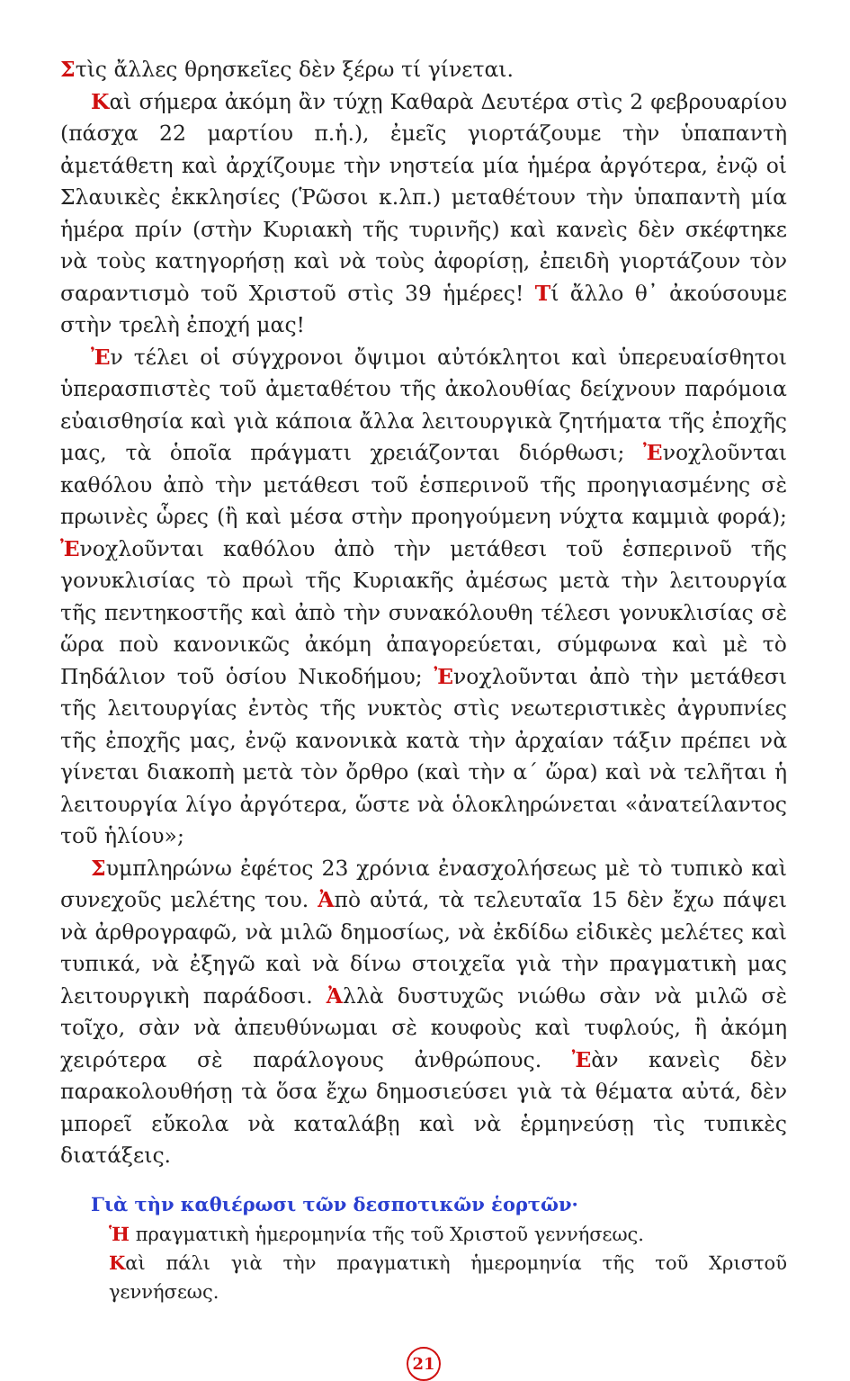Στὶς ἄλλες θρησκεῖες δὲν ξέρω τί γίνεται.
Καὶ σήμερα ἀκόμη ἂν τύχῃ Καθαρὰ Δευτέρα στὶς 2 φεβρουαρίου (πάσχα 22 μαρτίου π.ἡ.), ἐμεῖς γιορτάζουμε τὴν ὑπαπαντὴ ἀμετάθετη καὶ ἀρχίζουμε τὴν νηστεία μία ἡμέρα ἀργότερα, ἐνῷ οἱ Σλαυικὲς ἐκκλησίες (Ῥῶσοι κ.λπ.) μεταθέτουν τὴν ὑπαπαντὴ μία ἡμέρα πρίν (στὴν Κυριακὴ τῆς τυρινῆς) καὶ κανεὶς δὲν σκέφτηκε νὰ τοὺς κατηγορήσῃ καὶ νὰ τοὺς ἀφορίσῃ, ἐπειδὴ γιορτάζουν τὸν σαραντισμὸ τοῦ Χριστοῦ στὶς 39 ἡμέρες! Τί ἄλλο θ᾽ ἀκούσουμε στὴν τρελὴ ἐποχή μας!
Ἐν τέλει οἱ σύγχρονοι ὄψιμοι αὐτόκλητοι καὶ ὑπερευαίσθητοι ὑπερασπιστὲς τοῦ ἀμεταθέτου τῆς ἀκολουθίας δείχνουν παρόμοια εὐαισθησία καὶ γιὰ κάποια ἄλλα λειτουργικὰ ζητήματα τῆς ἐποχῆς μας, τὰ ὁποῖα πράγματι χρειάζονται διόρθωσι; Ἐνοχλοῦνται καθόλου ἀπὸ τὴν μετάθεσι τοῦ ἑσπερινοῦ τῆς προηγιασμένης σὲ πρωινὲς ὧρες (ἢ καὶ μέσα στὴν προηγούμενη νύχτα καμμιὰ φορά); Ἐνοχλοῦνται καθόλου ἀπὸ τὴν μετάθεσι τοῦ ἑσπερινοῦ τῆς γονυκλισίας τὸ πρωὶ τῆς Κυριακῆς ἀμέσως μετὰ τὴν λειτουργία τῆς πεντηκοστῆς καὶ ἀπὸ τὴν συνακόλουθη τέλεσι γονυκλισίας σὲ ὥρα ποὺ κανονικῶς ἀκόμη ἀπαγορεύεται, σύμφωνα καὶ μὲ τὸ Πηδάλιον τοῦ ὁσίου Νικοδήμου; Ἐνοχλοῦνται ἀπὸ τὴν μετάθεσι τῆς λειτουργίας ἐντὸς τῆς νυκτὸς στὶς νεωτεριστικὲς ἀγρυπνίες τῆς ἐποχῆς μας, ἐνῷ κανονικὰ κατὰ τὴν ἀρχαίαν τάξιν πρέπει νὰ γίνεται διακοπὴ μετὰ τὸν ὄρθρο (καὶ τὴν α΄ ὥρα) καὶ νὰ τελῆται ἡ λειτουργία λίγο ἀργότερα, ὥστε νὰ ὁλοκληρώνεται «ἀνατείλαντος τοῦ ἡλίου»;
Συμπληρώνω ἐφέτος 23 χρόνια ἐνασχολήσεως μὲ τὸ τυπικὸ καὶ συνεχοῦς μελέτης του. Ἀπὸ αὐτά, τὰ τελευταῖα 15 δὲν ἔχω πάψει νὰ ἀρθρογραφῶ, νὰ μιλῶ δημοσίως, νὰ ἐκδίδω εἰδικὲς μελέτες καὶ τυπικά, νὰ ἐξηγῶ καὶ νὰ δίνω στοιχεῖα γιὰ τὴν πραγματικὴ μας λειτουργικὴ παράδοσι. Ἀλλὰ δυστυχῶς νιώθω σὰν νὰ μιλῶ σὲ τοῖχο, σὰν νὰ ἀπευθύνωμαι σὲ κουφοὺς καὶ τυφλούς, ἢ ἀκόμη χειρότερα σὲ παράλογους ἀνθρώπους. Ἐὰν κανεὶς δὲν παρακολουθήσῃ τὰ ὅσα ἔχω δημοσιεύσει γιὰ τὰ θέματα αὐτά, δὲν μπορεῖ εὔκολα νὰ καταλάβῃ καὶ νὰ ἑρμηνεύσῃ τὶς τυπικὲς διατάξεις.
Γιὰ τὴν καθιέρωσι τῶν δεσποτικῶν ἑορτῶν·
Ἡ πραγματικὴ ἡμερομηνία τῆς τοῦ Χριστοῦ γεννήσεως.
Καὶ πάλι γιὰ τὴν πραγματικὴ ἡμερομηνία τῆς τοῦ Χριστοῦ γεννήσεως.
21